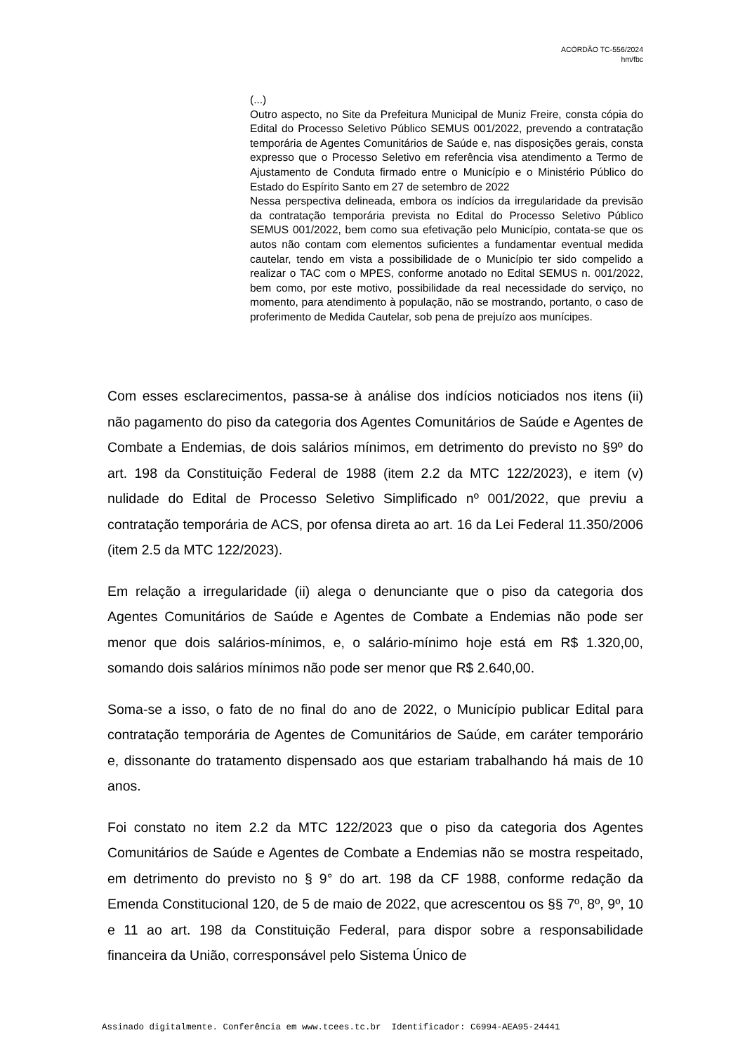ACÓRDÃO TC-556/2024
hm/fbc
(...)
Outro aspecto, no Site da Prefeitura Municipal de Muniz Freire, consta cópia do Edital do Processo Seletivo Público SEMUS 001/2022, prevendo a contratação temporária de Agentes Comunitários de Saúde e, nas disposições gerais, consta expresso que o Processo Seletivo em referência visa atendimento a Termo de Ajustamento de Conduta firmado entre o Município e o Ministério Público do Estado do Espírito Santo em 27 de setembro de 2022
Nessa perspectiva delineada, embora os indícios da irregularidade da previsão da contratação temporária prevista no Edital do Processo Seletivo Público SEMUS 001/2022, bem como sua efetivação pelo Município, contata-se que os autos não contam com elementos suficientes a fundamentar eventual medida cautelar, tendo em vista a possibilidade de o Município ter sido compelido a realizar o TAC com o MPES, conforme anotado no Edital SEMUS n. 001/2022, bem como, por este motivo, possibilidade da real necessidade do serviço, no momento, para atendimento à população, não se mostrando, portanto, o caso de proferimento de Medida Cautelar, sob pena de prejuízo aos munícipes.
Com esses esclarecimentos, passa-se à análise dos indícios noticiados nos itens (ii) não pagamento do piso da categoria dos Agentes Comunitários de Saúde e Agentes de Combate a Endemias, de dois salários mínimos, em detrimento do previsto no §9º do art. 198 da Constituição Federal de 1988 (item 2.2 da MTC 122/2023), e item (v) nulidade do Edital de Processo Seletivo Simplificado nº 001/2022, que previu a contratação temporária de ACS, por ofensa direta ao art. 16 da Lei Federal 11.350/2006 (item 2.5 da MTC 122/2023).
Em relação a irregularidade (ii) alega o denunciante que o piso da categoria dos Agentes Comunitários de Saúde e Agentes de Combate a Endemias não pode ser menor que dois salários-mínimos, e, o salário-mínimo hoje está em R$ 1.320,00, somando dois salários mínimos não pode ser menor que R$ 2.640,00.
Soma-se a isso, o fato de no final do ano de 2022, o Município publicar Edital para contratação temporária de Agentes de Comunitários de Saúde, em caráter temporário e, dissonante do tratamento dispensado aos que estariam trabalhando há mais de 10 anos.
Foi constato no item 2.2 da MTC 122/2023 que o piso da categoria dos Agentes Comunitários de Saúde e Agentes de Combate a Endemias não se mostra respeitado, em detrimento do previsto no § 9° do art. 198 da CF 1988, conforme redação da Emenda Constitucional 120, de 5 de maio de 2022, que acrescentou os §§ 7º, 8º, 9º, 10 e 11 ao art. 198 da Constituição Federal, para dispor sobre a responsabilidade financeira da União, corresponsável pelo Sistema Único de
Assinado digitalmente. Conferência em www.tcees.tc.br Identificador: C6994-AEA95-24441